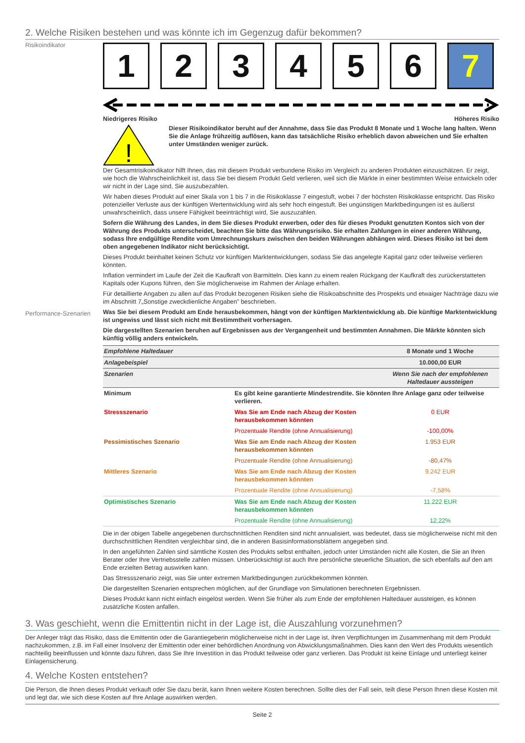2. Welche Risiken bestehen und was könnte ich im Gegenzug dafür bekommen?
Risikoindikator
1 2 3 4 5 6 7
Niedrigeres Risiko Höheres Risiko
!
Dieser Risikoindikator beruht auf der Annahme, dass Sie das Produkt 8 Monate und 1 Woche lang halten. Wenn Sie die Anlage frühzeitig auflösen, kann das tatsächliche Risiko erheblich davon abweichen und Sie erhalten unter Umständen weniger zurück.
Der Gesamtrisikoindikator hilft Ihnen, das mit diesem Produkt verbundene Risiko im Vergleich zu anderen Produkten einzuschätzen. Er zeigt, wie hoch die Wahrscheinlichkeit ist, dass Sie bei diesem Produkt Geld verlieren, weil sich die Märkte in einer bestimmten Weise entwickeln oder wir nicht in der Lage sind, Sie auszubezahlen.
Wir haben dieses Produkt auf einer Skala von 1 bis 7 in die Risikoklasse 7 eingestuft, wobei 7 der höchsten Risikoklasse entspricht. Das Risiko potenzieller Verluste aus der künftigen Wertentwicklung wird als sehr hoch eingestuft. Bei ungünstigen Marktbedingungen ist es äußerst unwahrscheinlich, dass unsere Fähigkeit beeinträchtigt wird, Sie auszuzahlen.
Sofern die Währung des Landes, in dem Sie dieses Produkt erwerben, oder des für dieses Produkt genutzten Kontos sich von der Währung des Produkts unterscheidet, beachten Sie bitte das Währungsrisiko. Sie erhalten Zahlungen in einer anderen Währung, sodass Ihre endgültige Rendite vom Umrechnungskurs zwischen den beiden Währungen abhängen wird. Dieses Risiko ist bei dem oben angegebenen Indikator nicht berücksichtigt.
Dieses Produkt beinhaltet keinen Schutz vor künftigen Marktentwicklungen, sodass Sie das angelegte Kapital ganz oder teilweise verlieren könnten.
Inflation vermindert im Laufe der Zeit die Kaufkraft von Barmitteln. Dies kann zu einem realen Rückgang der Kaufkraft des zurückerstatteten Kapitals oder Kupons führen, den Sie möglicherweise im Rahmen der Anlage erhalten.
Für detaillierte Angaben zu allen auf das Produkt bezogenen Risiken siehe die Risikoabschnitte des Prospekts und etwaiger Nachträge dazu wie im Abschnitt 7„Sonstige zweckdienliche Angaben” beschrieben.
Performance-Szenarien
Was Sie bei diesem Produkt am Ende herausbekommen, hängt von der künftigen Marktentwicklung ab. Die künftige Marktentwicklung ist ungewiss und lässt sich nicht mit Bestimmtheit vorhersagen.
Die dargestellten Szenarien beruhen auf Ergebnissen aus der Vergangenheit und bestimmten Annahmen. Die Märkte könnten sich künftig völlig anders entwickeln.
| Empfohlene Haltedauer | | 8 Monate und 1 Woche |
| Anlagebeispiel | | 10.000,00 EUR |
| Szenarien | | Wenn Sie nach der empfohlenen Haltedauer aussteigen |
| Minimum | Es gibt keine garantierte Mindestrendite. Sie könnten Ihre Anlage ganz oder teilweise verlieren. | |
| Stressszenario | Was Sie am Ende nach Abzug der Kosten herausbekommen könnten | 0 EUR |
| | Prozentuale Rendite (ohne Annualisierung) | -100,00% |
| Pessimistisches Szenario | Was Sie am Ende nach Abzug der Kosten herausbekommen könnten | 1.953 EUR |
| | Prozentuale Rendite (ohne Annualisierung) | -80,47% |
| Mittleres Szenario | Was Sie am Ende nach Abzug der Kosten herausbekommen könnten | 9.242 EUR |
| | Prozentuale Rendite (ohne Annualisierung) | -7,58% |
| Optimistisches Szenario | Was Sie am Ende nach Abzug der Kosten herausbekommen könnten | 11.222 EUR |
| | Prozentuale Rendite (ohne Annualisierung) | 12,22% |
Die in der obigen Tabelle angegebenen durchschnittlichen Renditen sind nicht annualisiert, was bedeutet, dass sie möglicherweise nicht mit den durchschnittlichen Renditen vergleichbar sind, die in anderen Basisinformationsblättern angegeben sind.
In den angeführten Zahlen sind sämtliche Kosten des Produkts selbst enthalten, jedoch unter Umständen nicht alle Kosten, die Sie an Ihren Berater oder Ihre Vertriebsstelle zahlen müssen. Unberücksichtigt ist auch Ihre persönliche steuerliche Situation, die sich ebenfalls auf den am Ende erzielten Betrag auswirken kann.
Das Stressszenario zeigt, was Sie unter extremen Marktbedingungen zurückbekommen könnten.
Die dargestellten Szenarien entsprechen möglichen, auf der Grundlage von Simulationen berechneten Ergebnissen.
Dieses Produkt kann nicht einfach eingelöst werden. Wenn Sie früher als zum Ende der empfohlenen Haltedauer aussteigen, es können zusätzliche Kosten anfallen.
3. Was geschieht, wenn die Emittentin nicht in der Lage ist, die Auszahlung vorzunehmen?
Der Anleger trägt das Risiko, dass die Emittentin oder die Garantiegeberin möglicherweise nicht in der Lage ist, ihren Verpflichtungen im Zusammenhang mit dem Produkt nachzukommen, z.B. im Fall einer Insolvenz der Emittentin oder einer behördlichen Anordnung von Abwicklungsmaßnahmen. Dies kann den Wert des Produkts wesentlich nachteilig beeinflussen und könnte dazu führen, dass Sie Ihre Investition in das Produkt teilweise oder ganz verlieren. Das Produkt ist keine Einlage und unterliegt keiner Einlagensicherung.
4. Welche Kosten entstehen?
Die Person, die Ihnen dieses Produkt verkauft oder Sie dazu berät, kann Ihnen weitere Kosten berechnen. Sollte dies der Fall sein, teilt diese Person Ihnen diese Kosten mit und legt dar, wie sich diese Kosten auf Ihre Anlage auswirken werden.
Seite 2